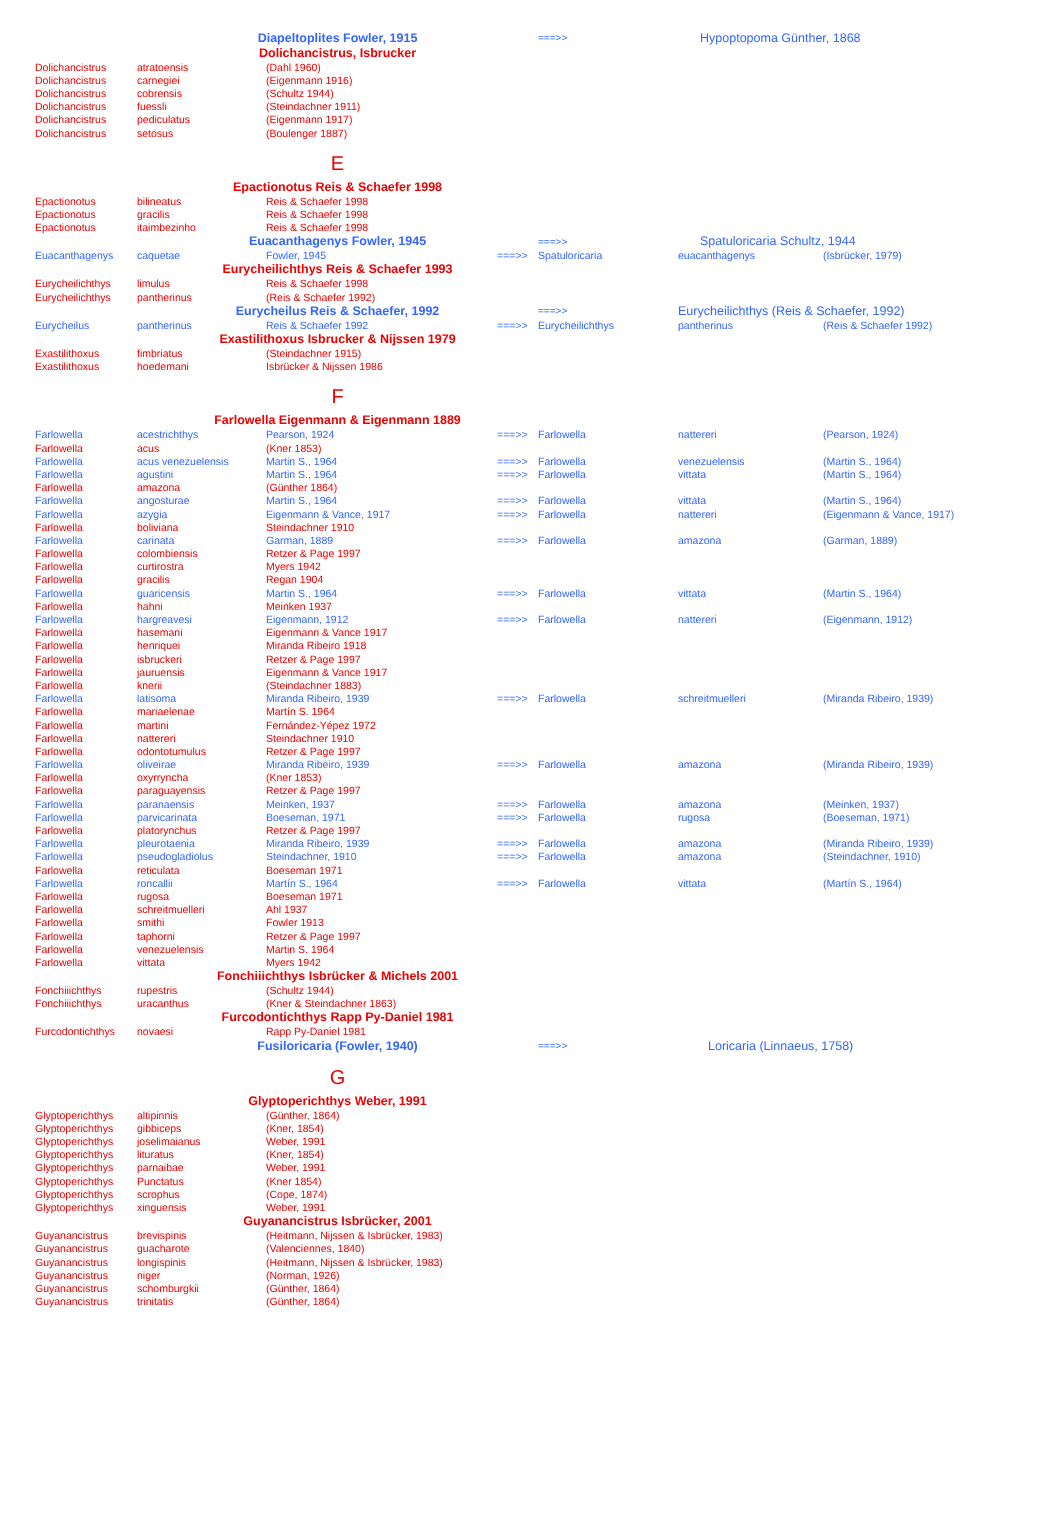| | Diapeltoplites Fowler, 1915 | | | ===>> | Hypoptopoma Günther, 1868 | |
| | Dolichancistrus, Isbrucker | | | | | |
| Dolichancistrus | atratoensis | (Dahl 1960) | | | | |
| Dolichancistrus | carnegiei | (Eigenmann 1916) | | | | |
| Dolichancistrus | cobrensis | (Schultz 1944) | | | | |
| Dolichancistrus | fuessli | (Steindachner 1911) | | | | |
| Dolichancistrus | pediculatus | (Eigenmann 1917) | | | | |
| Dolichancistrus | setosus | (Boulenger 1887) | | | | |
| | E | | | | | |
| | Epactionotus Reis & Schaefer 1998 | | | | | |
| Epactionotus | bilineatus | Reis & Schaefer 1998 | | | | |
| Epactionotus | gracilis | Reis & Schaefer 1998 | | | | |
| Epactionotus | itaimbezinho | Reis & Schaefer 1998 | | | | |
| | Euacanthagenys Fowler, 1945 | | | ===>> | Spatuloricaria Schultz, 1944 | |
| Euacanthagenys | caquetae | Fowler, 1945 | ===>> | Spatuloricaria | euacanthagenys | (Isbrücker, 1979) |
| | Eurycheilichthys Reis & Schaefer 1993 | | | | | |
| Eurycheilichthys | limulus | Reis & Schaefer 1998 | | | | |
| Eurycheilichthys | pantherinus | (Reis & Schaefer 1992) | | | | |
| | Eurycheilus Reis & Schaefer, 1992 | | | ===>> | Eurycheilichthys (Reis & Schaefer, 1992) | |
| Eurycheilus | pantherinus | Reis & Schaefer 1992 | ===>> | Eurycheilichthys | pantherinus | (Reis & Schaefer 1992) |
| | Exastilithoxus Isbrucker & Nijssen 1979 | | | | | |
| Exastilithoxus | fimbriatus | (Steindachner 1915) | | | | |
| Exastilithoxus | hoedemani | Isbrücker & Nijssen 1986 | | | | |
| | F | | | | | |
| | Farlowella Eigenmann & Eigenmann 1889 | | | | | |
| Farlowella | acestrichthys | Pearson, 1924 | ===>> | Farlowella | nattereri | (Pearson, 1924) |
| Farlowella | acus | (Kner 1853) | | | | |
| Farlowella | acus venezuelensis | Martin S., 1964 | ===>> | Farlowella | venezuelensis | (Martin S., 1964) |
| Farlowella | agustini | Martin S., 1964 | ===>> | Farlowella | vittata | (Martin S., 1964) |
| Farlowella | amazona | (Günther 1864) | | | | |
| Farlowella | angosturae | Martin S., 1964 | ===>> | Farlowella | vittata | (Martin S., 1964) |
| Farlowella | azygia | Eigenmann & Vance, 1917 | ===>> | Farlowella | nattereri | (Eigenmann & Vance, 1917) |
| Farlowella | boliviana | Steindachner 1910 | | | | |
| Farlowella | carinata | Garman, 1889 | ===>> | Farlowella | amazona | (Garman, 1889) |
| Farlowella | colombiensis | Retzer & Page 1997 | | | | |
| Farlowella | curtirostra | Myers 1942 | | | | |
| Farlowella | gracilis | Regan 1904 | | | | |
| Farlowella | guaricensis | Martin S., 1964 | ===>> | Farlowella | vittata | (Martin S., 1964) |
| Farlowella | hahni | Meinken 1937 | | | | |
| Farlowella | hargreavesi | Eigenmann, 1912 | ===>> | Farlowella | nattereri | (Eigenmann, 1912) |
| Farlowella | hasemani | Eigenmann & Vance 1917 | | | | |
| Farlowella | henriquei | Miranda Ribeiro 1918 | | | | |
| Farlowella | isbruckeri | Retzer & Page 1997 | | | | |
| Farlowella | jauruensis | Eigenmann & Vance 1917 | | | | |
| Farlowella | knerii | (Steindachner 1883) | | | | |
| Farlowella | latisoma | Miranda Ribeiro, 1939 | ===>> | Farlowella | schreitmuelleri | (Miranda Ribeiro, 1939) |
| Farlowella | mariaelenae | Martín S. 1964 | | | | |
| Farlowella | martini | Fernández-Yépez 1972 | | | | |
| Farlowella | nattereri | Steindachner 1910 | | | | |
| Farlowella | odontotumulus | Retzer & Page 1997 | | | | |
| Farlowella | oliveirae | Miranda Ribeiro, 1939 | ===>> | Farlowella | amazona | (Miranda Ribeiro, 1939) |
| Farlowella | oxyrryncha | (Kner 1853) | | | | |
| Farlowella | paraguayensis | Retzer & Page 1997 | | | | |
| Farlowella | paranaensis | Meinken, 1937 | ===>> | Farlowella | amazona | (Meinken, 1937) |
| Farlowella | parvicarinata | Boeseman, 1971 | ===>> | Farlowella | rugosa | (Boeseman, 1971) |
| Farlowella | platorynchus | Retzer & Page 1997 | | | | |
| Farlowella | pleurotaenia | Miranda Ribeiro, 1939 | ===>> | Farlowella | amazona | (Miranda Ribeiro, 1939) |
| Farlowella | pseudogladiolus | Steindachner, 1910 | ===>> | Farlowella | amazona | (Steindachner, 1910) |
| Farlowella | reticulata | Boeseman 1971 | | | | |
| Farlowella | roncallii | Martín S., 1964 | ===>> | Farlowella | vittata | (Martín S., 1964) |
| Farlowella | rugosa | Boeseman 1971 | | | | |
| Farlowella | schreitmuelleri | Ahl 1937 | | | | |
| Farlowella | smithi | Fowler 1913 | | | | |
| Farlowella | taphorni | Retzer & Page 1997 | | | | |
| Farlowella | venezuelensis | Martin S. 1964 | | | | |
| Farlowella | vittata | Myers 1942 | | | | |
| | Fonchiiichthys Isbrücker & Michels 2001 | | | | | |
| Fonchiiichthys | rupestris | (Schultz 1944) | | | | |
| Fonchiiichthys | uracanthus | (Kner & Steindachner 1863) | | | | |
| | Furcodontichthys Rapp Py-Daniel 1981 | | | | | |
| Furcodontichthys | novaesi | Rapp Py-Daniel 1981 | | | | |
| | Fusiloricaria (Fowler, 1940) | | | ===>> | Loricaria (Linnaeus, 1758) | |
| | G | | | | | |
| | Glyptoperichthys Weber, 1991 | | | | | |
| Glyptoperichthys | altipinnis | (Günther, 1864) | | | | |
| Glyptoperichthys | gibbiceps | (Kner, 1854) | | | | |
| Glyptoperichthys | joselimaianus | Weber, 1991 | | | | |
| Glyptoperichthys | lituratus | (Kner, 1854) | | | | |
| Glyptoperichthys | parnaibae | Weber, 1991 | | | | |
| Glyptoperichthys | Punctatus | (Kner 1854) | | | | |
| Glyptoperichthys | scrophus | (Cope, 1874) | | | | |
| Glyptoperichthys | xinguensis | Weber, 1991 | | | | |
| | Guyanancistrus Isbrücker, 2001 | | | | | |
| Guyanancistrus | brevispinis | (Heitmann, Nijssen & Isbrücker, 1983) | | | | |
| Guyanancistrus | guacharote | (Valenciennes, 1840) | | | | |
| Guyanancistrus | longispinis | (Heitmann, Nijssen & Isbrücker, 1983) | | | | |
| Guyanancistrus | niger | (Norman, 1926) | | | | |
| Guyanancistrus | schomburgkii | (Günther, 1864) | | | | |
| Guyanancistrus | trinitatis | (Günther, 1864) | | | | |